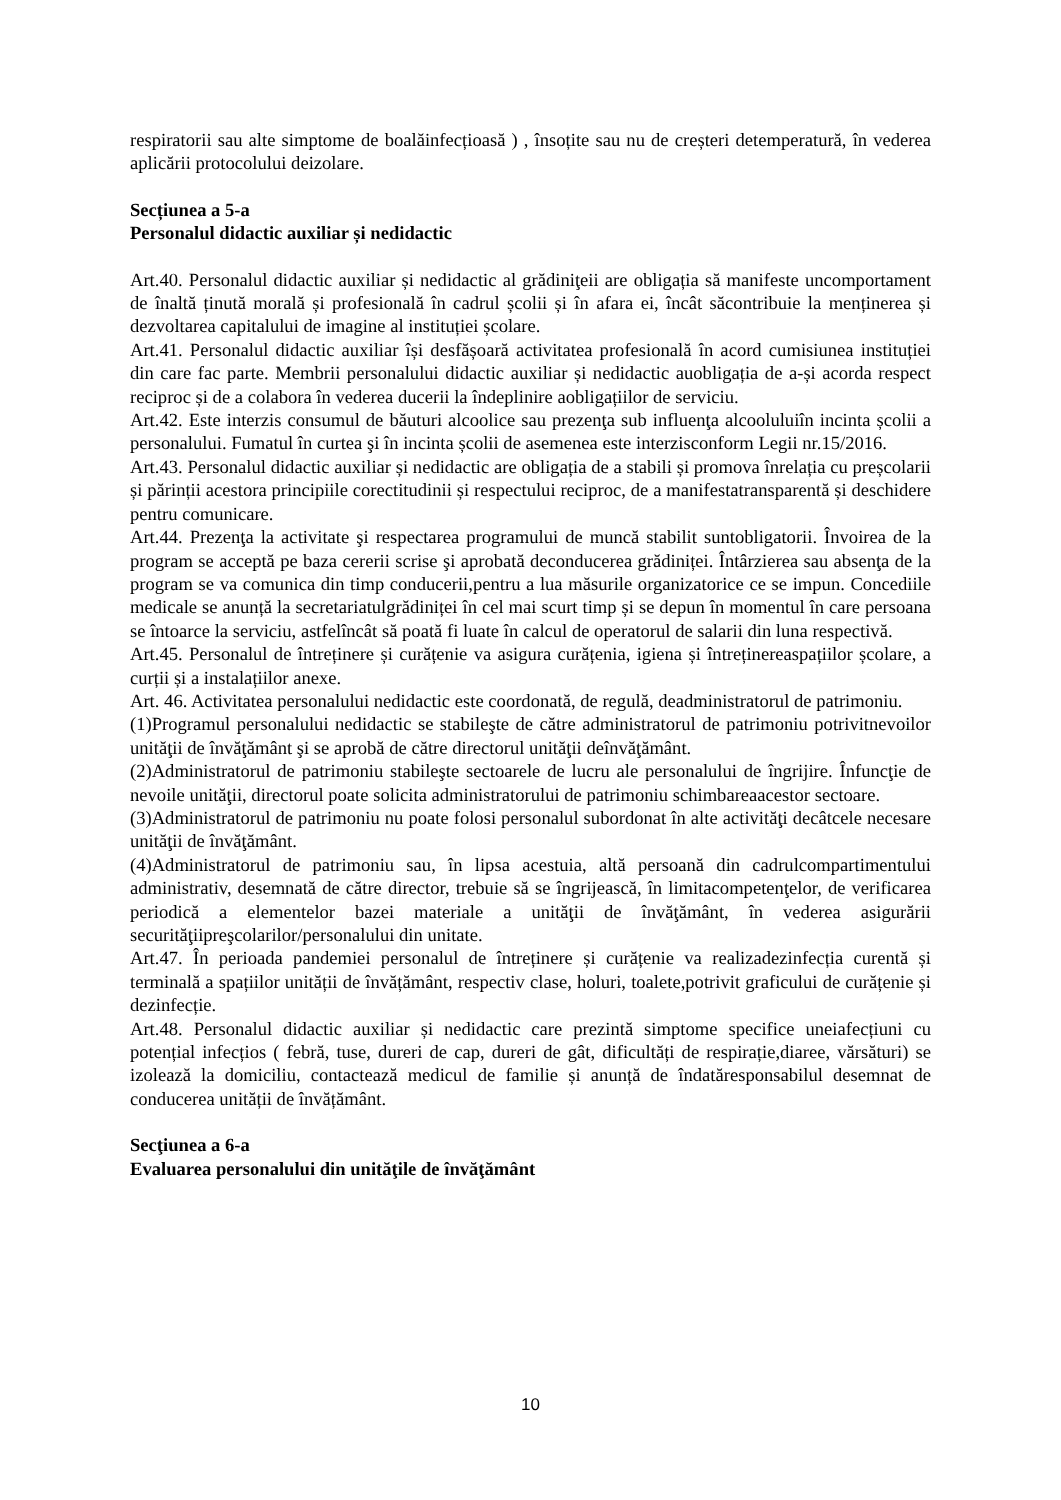respiratorii sau alte simptome de boalăinfecțioasă ) , însoțite sau nu de creșteri detemperatură, în vederea aplicării protocolului deizolare.
Secțiunea a 5-a
Personalul didactic auxiliar și nedidactic
Art.40. Personalul didactic auxiliar și nedidactic al grădiniţeii are obligația să manifeste uncomportament de înaltă ținută morală și profesională în cadrul școlii și în afara ei, încât săcontribuie la menținerea și dezvoltarea capitalului de imagine al instituției școlare.
Art.41. Personalul didactic auxiliar își desfășoară activitatea profesională în acord cumisiunea instituției din care fac parte. Membrii personalului didactic auxiliar și nedidactic auobligația de a-și acorda respect reciproc și de a colabora în vederea ducerii la îndeplinire aobligațiilor de serviciu.
Art.42. Este interzis consumul de băuturi alcoolice sau prezenţa sub influenţa alcooluluiîn incinta școlii a personalului. Fumatul în curtea şi în incinta școlii de asemenea este interzisconform Legii nr.15/2016.
Art.43. Personalul didactic auxiliar și nedidactic are obligația de a stabili și promova înrelația cu preșcolarii și părinții acestora principiile corectitudinii și respectului reciproc, de a manifestatransparentă și deschidere pentru comunicare.
Art.44. Prezenţa la activitate şi respectarea programului de muncă stabilit suntobligatorii. Învoirea de la program se acceptă pe baza cererii scrise şi aprobată deconducerea grădiniței. Întârzierea sau absenţa de la program se va comunica din timp conducerii,pentru a lua măsurile organizatorice ce se impun. Concediile medicale se anunță la secretariatulgrădiniței în cel mai scurt timp și se depun în momentul în care persoana se întoarce la serviciu, astfelîncât să poată fi luate în calcul de operatorul de salarii din luna respectivă.
Art.45. Personalul de întreținere și curățenie va asigura curățenia, igiena și întreținereaspațiilor școlare, a curții și a instalațiilor anexe.
Art. 46. Activitatea personalului nedidactic este coordonată, de regulă, deadministratorul de patrimoniu.
(1)Programul personalului nedidactic se stabileşte de către administratorul de patrimoniu potrivitnevoilor unităţii de învăţământ şi se aprobă de către directorul unităţii deînvăţământ.
(2)Administratorul de patrimoniu stabileşte sectoarele de lucru ale personalului de îngrijire. Înfuncţie de nevoile unităţii, directorul poate solicita administratorului de patrimoniu schimbareaacestor sectoare.
(3)Administratorul de patrimoniu nu poate folosi personalul subordonat în alte activităţi decâtcele necesare unităţii de învăţământ.
(4)Administratorul de patrimoniu sau, în lipsa acestuia, altă persoană din cadrulcompartimentului administrativ, desemnată de către director, trebuie să se îngrijească, în limitacompetenţelor, de verificarea periodică a elementelor bazei materiale a unităţii de învăţământ, în vederea asigurării securităţiipreşcolarilor/personalului din unitate.
Art.47. În perioada pandemiei personalul de întreținere și curățenie va realizadezinfecția curentă și terminală a spațiilor unității de învățământ, respectiv clase, holuri, toalete,potrivit graficului de curățenie și dezinfecție.
Art.48. Personalul didactic auxiliar și nedidactic care prezintă simptome specifice uneiafecțiuni cu potențial infecțios ( febră, tuse, dureri de cap, dureri de gât, dificultăți de respirație,diaree, vărsături) se izolează la domiciliu, contactează medicul de familie și anunță de îndatăresponsabilul desemnat de conducerea unității de învățământ.
Secţiunea a 6-a
Evaluarea personalului din unităţile de învăţământ
10